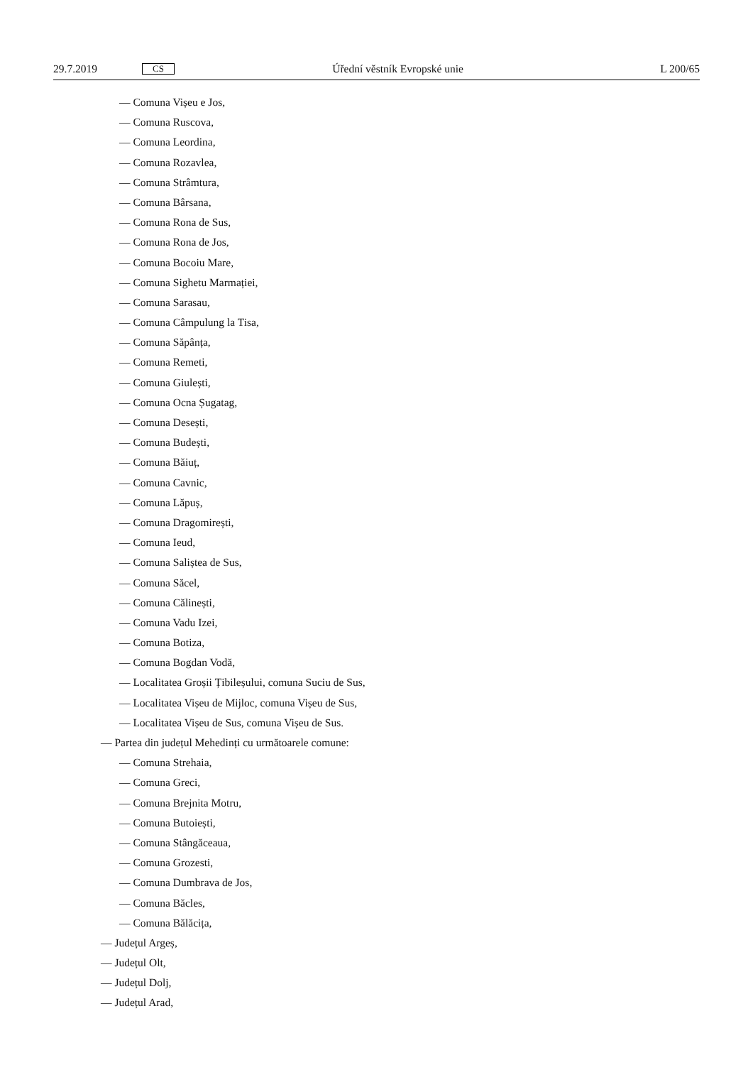29.7.2019 CS Úřední věstník Evropské unie L 200/65
— Comuna Vișeu e Jos,
— Comuna Ruscova,
— Comuna Leordina,
— Comuna Rozavlea,
— Comuna Strâmtura,
— Comuna Bârsana,
— Comuna Rona de Sus,
— Comuna Rona de Jos,
— Comuna Bocoiu Mare,
— Comuna Sighetu Marmației,
— Comuna Sarasau,
— Comuna Câmpulung la Tisa,
— Comuna Săpânța,
— Comuna Remeti,
— Comuna Giulești,
— Comuna Ocna Șugatag,
— Comuna Desești,
— Comuna Budești,
— Comuna Băiuț,
— Comuna Cavnic,
— Comuna Lăpuș,
— Comuna Dragomirești,
— Comuna Ieud,
— Comuna Saliștea de Sus,
— Comuna Săcel,
— Comuna Călinești,
— Comuna Vadu Izei,
— Comuna Botiza,
— Comuna Bogdan Vodă,
— Localitatea Groșii Țibileșului, comuna Suciu de Sus,
— Localitatea Vișeu de Mijloc, comuna Vișeu de Sus,
— Localitatea Vișeu de Sus, comuna Vișeu de Sus.
— Partea din județul Mehedinți cu următoarele comune:
— Comuna Strehaia,
— Comuna Greci,
— Comuna Brejnita Motru,
— Comuna Butoiești,
— Comuna Stângăceaua,
— Comuna Grozesti,
— Comuna Dumbrava de Jos,
— Comuna Băcles,
— Comuna Bălăcița,
— Județul Argeș,
— Județul Olt,
— Județul Dolj,
— Județul Arad,